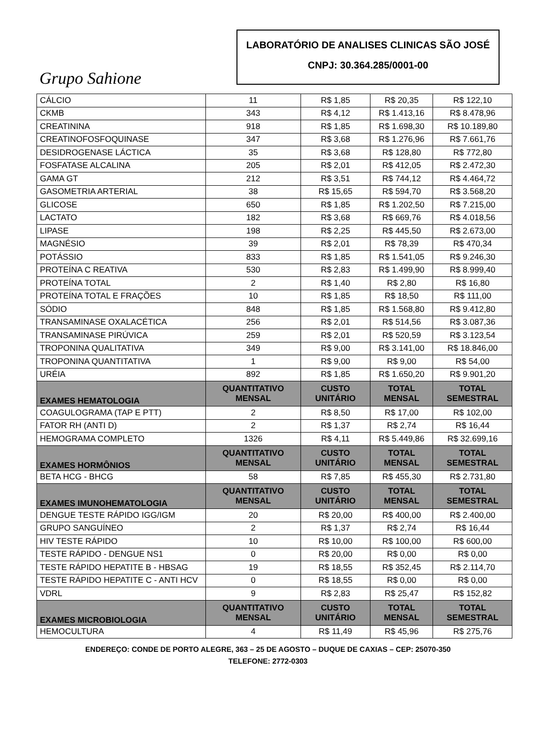Grupo Sahione
LABORATÓRIO DE ANALISES CLINICAS SÃO JOSÉ
CNPJ: 30.364.285/0001-00
| CÁLCIO | 11 | R$ 1,85 | R$ 20,35 | R$ 122,10 |
| CKMB | 343 | R$ 4,12 | R$ 1.413,16 | R$ 8.478,96 |
| CREATININA | 918 | R$ 1,85 | R$ 1.698,30 | R$ 10.189,80 |
| CREATINOFOSFOQUINASE | 347 | R$ 3,68 | R$ 1.276,96 | R$ 7.661,76 |
| DESIDROGENASE LÁCTICA | 35 | R$ 3,68 | R$ 128,80 | R$ 772,80 |
| FOSFATASE ALCALINA | 205 | R$ 2,01 | R$ 412,05 | R$ 2.472,30 |
| GAMA GT | 212 | R$ 3,51 | R$ 744,12 | R$ 4.464,72 |
| GASOMETRIA ARTERIAL | 38 | R$ 15,65 | R$ 594,70 | R$ 3.568,20 |
| GLICOSE | 650 | R$ 1,85 | R$ 1.202,50 | R$ 7.215,00 |
| LACTATO | 182 | R$ 3,68 | R$ 669,76 | R$ 4.018,56 |
| LIPASE | 198 | R$ 2,25 | R$ 445,50 | R$ 2.673,00 |
| MAGNÉSIO | 39 | R$ 2,01 | R$ 78,39 | R$ 470,34 |
| POTÁSSIO | 833 | R$ 1,85 | R$ 1.541,05 | R$ 9.246,30 |
| PROTEÍNA C REATIVA | 530 | R$ 2,83 | R$ 1.499,90 | R$ 8.999,40 |
| PROTEÍNA TOTAL | 2 | R$ 1,40 | R$ 2,80 | R$ 16,80 |
| PROTEÍNA TOTAL E FRAÇÕES | 10 | R$ 1,85 | R$ 18,50 | R$ 111,00 |
| SÓDIO | 848 | R$ 1,85 | R$ 1.568,80 | R$ 9.412,80 |
| TRANSAMINASE OXALACÉTICA | 256 | R$ 2,01 | R$ 514,56 | R$ 3.087,36 |
| TRANSAMINASE PIRÚVICA | 259 | R$ 2,01 | R$ 520,59 | R$ 3.123,54 |
| TROPONINA QUALITATIVA | 349 | R$ 9,00 | R$ 3.141,00 | R$ 18.846,00 |
| TROPONINA QUANTITATIVA | 1 | R$ 9,00 | R$ 9,00 | R$ 54,00 |
| URÉIA | 892 | R$ 1,85 | R$ 1.650,20 | R$ 9.901,20 |
| EXAMES HEMATOLOGIA | QUANTITATIVO MENSAL | CUSTO UNITÁRIO | TOTAL MENSAL | TOTAL SEMESTRAL |
| COAGULOGRAMA (TAP E PTT) | 2 | R$ 8,50 | R$ 17,00 | R$ 102,00 |
| FATOR RH (ANTI D) | 2 | R$ 1,37 | R$ 2,74 | R$ 16,44 |
| HEMOGRAMA COMPLETO | 1326 | R$ 4,11 | R$ 5.449,86 | R$ 32.699,16 |
| EXAMES HORMÔNIOS | QUANTITATIVO MENSAL | CUSTO UNITÁRIO | TOTAL MENSAL | TOTAL SEMESTRAL |
| BETA HCG - BHCG | 58 | R$ 7,85 | R$ 455,30 | R$ 2.731,80 |
| EXAMES IMUNOHEMATOLOGIA | QUANTITATIVO MENSAL | CUSTO UNITÁRIO | TOTAL MENSAL | TOTAL SEMESTRAL |
| DENGUE TESTE RÁPIDO IGG/IGM | 20 | R$ 20,00 | R$ 400,00 | R$ 2.400,00 |
| GRUPO SANGUÍNEO | 2 | R$ 1,37 | R$ 2,74 | R$ 16,44 |
| HIV TESTE RÁPIDO | 10 | R$ 10,00 | R$ 100,00 | R$ 600,00 |
| TESTE RÁPIDO - DENGUE NS1 | 0 | R$ 20,00 | R$ 0,00 | R$ 0,00 |
| TESTE RÁPIDO HEPATITE B - HBSAG | 19 | R$ 18,55 | R$ 352,45 | R$ 2.114,70 |
| TESTE RÁPIDO HEPATITE C - ANTI HCV | 0 | R$ 18,55 | R$ 0,00 | R$ 0,00 |
| VDRL | 9 | R$ 2,83 | R$ 25,47 | R$ 152,82 |
| EXAMES MICROBIOLOGIA | QUANTITATIVO MENSAL | CUSTO UNITÁRIO | TOTAL MENSAL | TOTAL SEMESTRAL |
| HEMOCULTURA | 4 | R$ 11,49 | R$ 45,96 | R$ 275,76 |
ENDEREÇO: CONDE DE PORTO ALEGRE, 363 – 25 DE AGOSTO – DUQUE DE CAXIAS – CEP: 25070-350
TELEFONE: 2772-0303